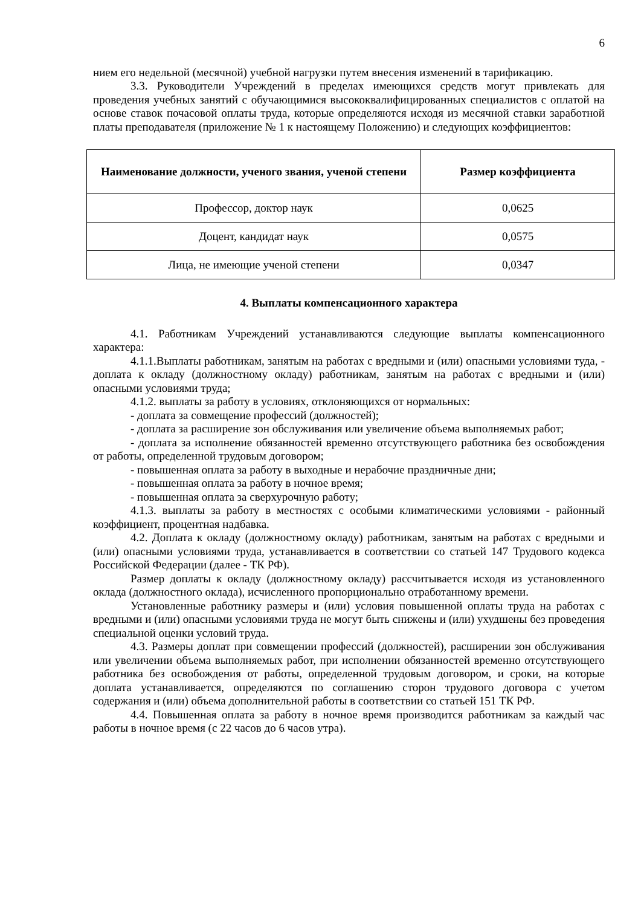6
нием его недельной (месячной) учебной нагрузки путем внесения изменений в тарификацию.
3.3. Руководители Учреждений в пределах имеющихся средств могут привлекать для проведения учебных занятий с обучающимися высококвалифицированных специалистов с оплатой на основе ставок почасовой оплаты труда, которые определяются исходя из месячной ставки заработной платы преподавателя (приложение № 1 к настоящему Положению) и следующих коэффициентов:
| Наименование должности, ученого звания, ученой степени | Размер коэффициента |
| --- | --- |
| Профессор, доктор наук | 0,0625 |
| Доцент, кандидат наук | 0,0575 |
| Лица, не имеющие ученой степени | 0,0347 |
4. Выплаты компенсационного характера
4.1. Работникам Учреждений устанавливаются следующие выплаты компенсационного характера:
4.1.1.Выплаты работникам, занятым на работах с вредными и (или) опасными условиями туда, - доплата к окладу (должностному окладу) работникам, занятым на работах с вредными и (или) опасными условиями труда;
4.1.2. выплаты за работу в условиях, отклоняющихся от нормальных:
- доплата за совмещение профессий (должностей);
- доплата за расширение зон обслуживания или увеличение объема выполняемых работ;
- доплата за исполнение обязанностей временно отсутствующего работника без освобождения от работы, определенной трудовым договором;
- повышенная оплата за работу в выходные и нерабочие праздничные дни;
- повышенная оплата за работу в ночное время;
- повышенная оплата за сверхурочную работу;
4.1.3. выплаты за работу в местностях с особыми климатическими условиями - районный коэффициент, процентная надбавка.
4.2. Доплата к окладу (должностному окладу) работникам, занятым на работах с вредными и (или) опасными условиями труда, устанавливается в соответствии со статьей 147 Трудового кодекса Российской Федерации (далее - ТК РФ).
Размер доплаты к окладу (должностному окладу) рассчитывается исходя из установленного оклада (должностного оклада), исчисленного пропорционально отработанному времени.
Установленные работнику размеры и (или) условия повышенной оплаты труда на работах с вредными и (или) опасными условиями труда не могут быть снижены и (или) ухудшены без проведения специальной оценки условий труда.
4.3. Размеры доплат при совмещении профессий (должностей), расширении зон обслуживания или увеличении объема выполняемых работ, при исполнении обязанностей временно отсутствующего работника без освобождения от работы, определенной трудовым договором, и сроки, на которые доплата устанавливается, определяются по соглашению сторон трудового договора с учетом содержания и (или) объема дополнительной работы в соответствии со статьей 151 ТК РФ.
4.4. Повышенная оплата за работу в ночное время производится работникам за каждый час работы в ночное время (с 22 часов до 6 часов утра).